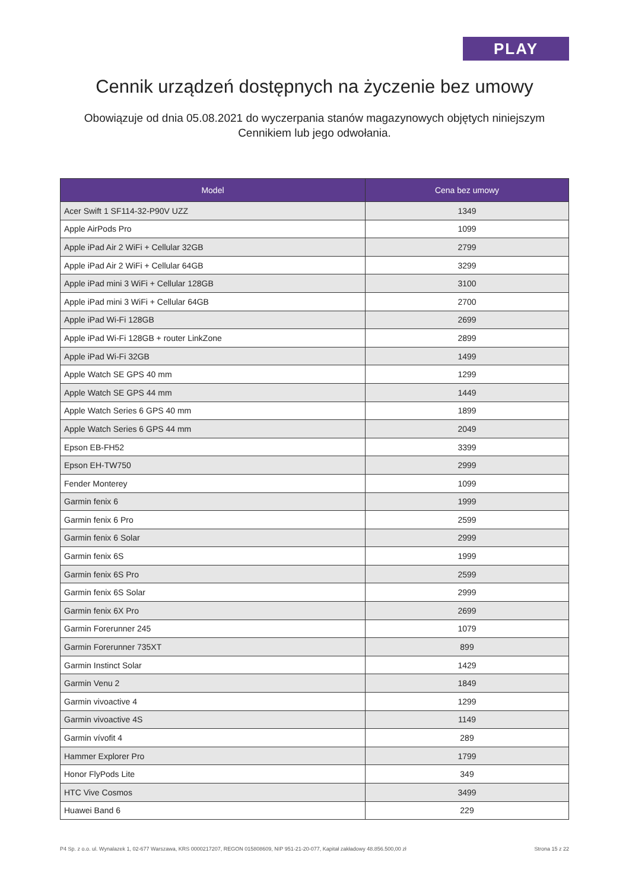PLAY
Cennik urządzeń dostępnych na życzenie bez umowy
Obowiązuje od dnia 05.08.2021 do wyczerpania stanów magazynowych objętych niniejszym Cennikiem lub jego odwołania.
| Model | Cena bez umowy |
| --- | --- |
| Acer Swift 1 SF114-32-P90V UZZ | 1349 |
| Apple AirPods Pro | 1099 |
| Apple iPad Air 2 WiFi + Cellular 32GB | 2799 |
| Apple iPad Air 2 WiFi + Cellular 64GB | 3299 |
| Apple iPad mini 3 WiFi + Cellular 128GB | 3100 |
| Apple iPad mini 3 WiFi + Cellular 64GB | 2700 |
| Apple iPad Wi-Fi 128GB | 2699 |
| Apple iPad Wi-Fi 128GB + router LinkZone | 2899 |
| Apple iPad Wi-Fi 32GB | 1499 |
| Apple Watch SE GPS 40 mm | 1299 |
| Apple Watch SE GPS 44 mm | 1449 |
| Apple Watch Series 6 GPS 40 mm | 1899 |
| Apple Watch Series 6 GPS 44 mm | 2049 |
| Epson EB-FH52 | 3399 |
| Epson EH-TW750 | 2999 |
| Fender Monterey | 1099 |
| Garmin fenix 6 | 1999 |
| Garmin fenix 6 Pro | 2599 |
| Garmin fenix 6 Solar | 2999 |
| Garmin fenix 6S | 1999 |
| Garmin fenix 6S Pro | 2599 |
| Garmin fenix 6S Solar | 2999 |
| Garmin fenix 6X Pro | 2699 |
| Garmin Forerunner 245 | 1079 |
| Garmin Forerunner 735XT | 899 |
| Garmin Instinct Solar | 1429 |
| Garmin Venu 2 | 1849 |
| Garmin vivoactive 4 | 1299 |
| Garmin vivoactive 4S | 1149 |
| Garmin vívofit 4 | 289 |
| Hammer Explorer Pro | 1799 |
| Honor FlyPods Lite | 349 |
| HTC Vive Cosmos | 3499 |
| Huawei Band 6 | 229 |
P4 Sp. z o.o. ul. Wynalazek 1, 02-677 Warszawa, KRS 0000217207, REGON 015808609, NIP 951-21-20-077, Kapitał zakładowy 48.856.500,00 zł Strona 15 z 22